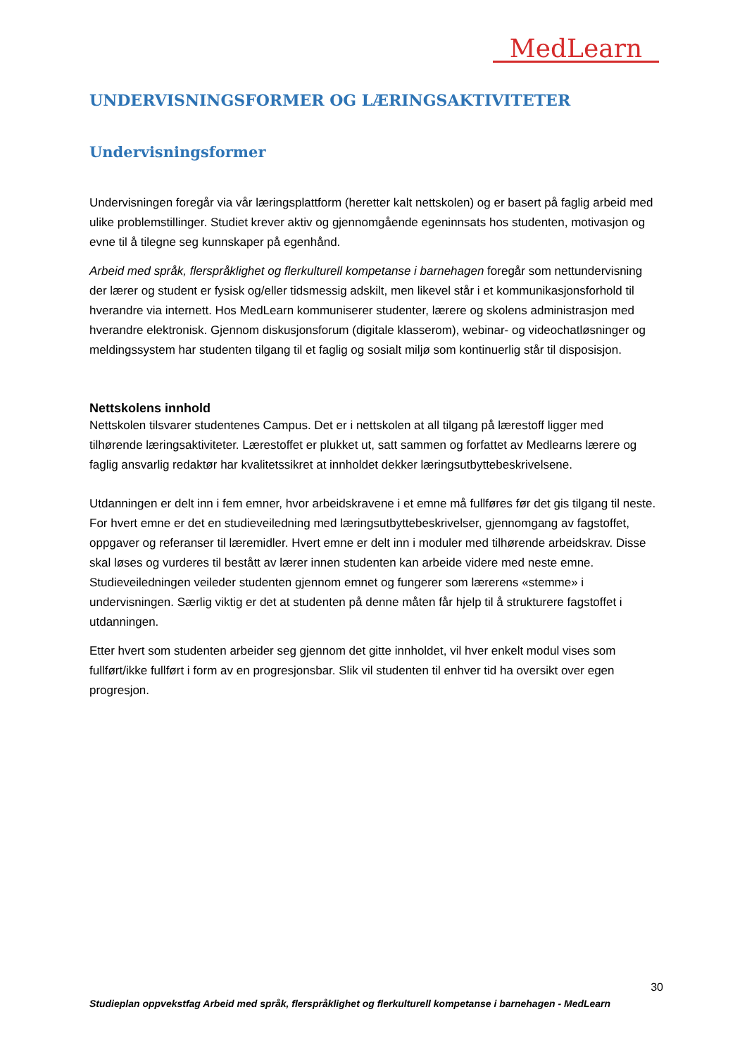MedLearn
UNDERVISNINGSFORMER OG LÆRINGSAKTIVITETER
Undervisningsformer
Undervisningen foregår via vår læringsplattform (heretter kalt nettskolen) og er basert på faglig arbeid med ulike problemstillinger. Studiet krever aktiv og gjennomgående egeninnsats hos studenten, motivasjon og evne til å tilegne seg kunnskaper på egenhånd.
Arbeid med språk, flerspråklighet og flerkulturell kompetanse i barnehagen foregår som nettundervisning der lærer og student er fysisk og/eller tidsmessig adskilt, men likevel står i et kommunikasjonsforhold til hverandre via internett. Hos MedLearn kommuniserer studenter, lærere og skolens administrasjon med hverandre elektronisk. Gjennom diskusjonsforum (digitale klasserom), webinar- og videochatløsninger og meldingssystem har studenten tilgang til et faglig og sosialt miljø som kontinuerlig står til disposisjon.
Nettskolens innhold
Nettskolen tilsvarer studentenes Campus. Det er i nettskolen at all tilgang på lærestoff ligger med tilhørende læringsaktiviteter. Lærestoffet er plukket ut, satt sammen og forfattet av Medlearns lærere og faglig ansvarlig redaktør har kvalitetssikret at innholdet dekker læringsutbyttebeskrivelsene.
Utdanningen er delt inn i fem emner, hvor arbeidskravene i et emne må fullføres før det gis tilgang til neste. For hvert emne er det en studieveiledning med læringsutbyttebeskrivelser, gjennomgang av fagstoffet, oppgaver og referanser til læremidler. Hvert emne er delt inn i moduler med tilhørende arbeidskrav. Disse skal løses og vurderes til bestått av lærer innen studenten kan arbeide videre med neste emne. Studieveiledningen veileder studenten gjennom emnet og fungerer som lærerens «stemme» i undervisningen. Særlig viktig er det at studenten på denne måten får hjelp til å strukturere fagstoffet i utdanningen.
Etter hvert som studenten arbeider seg gjennom det gitte innholdet, vil hver enkelt modul vises som fullført/ikke fullført i form av en progresjonsbar. Slik vil studenten til enhver tid ha oversikt over egen progresjon.
30
Studieplan oppvekstfag Arbeid med språk, flerspråklighet og flerkulturell kompetanse i barnehagen - MedLearn